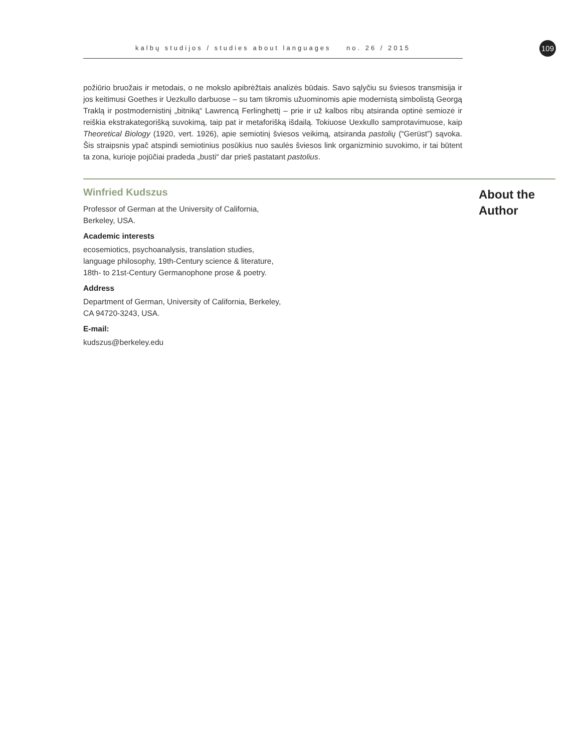kalbų studijos / studies about languages no. 26 / 2015
109
požiūrio bruožais ir metodais, o ne mokslo apibrėžtais analizės būdais. Savo sąlyčiu su šviesos transmisija ir jos keitimusi Goethes ir Uezkullo darbuose – su tam tikromis užuominomis apie modernistą simbolistą Georgą Traklą ir postmodernistinį „bitniką“ Lawrencą Ferlinghettį – prie ir už kalbos ribų atsiranda optinė semiozė ir reiškia ekstrakategorišką suvokimą, taip pat ir metaforišką išdailą. Tokiuose Uexkullo samprotavimuose, kaip Theoretical Biology (1920, vert. 1926), apie semiotinį šviesos veikimą, atsiranda pastolių (“Gerüst”) sąvoka. Šis straipsnis ypač atspindi semiotinius posūkius nuo saulės šviesos link organizminio suvokimo, ir tai būtent ta zona, kurioje pojūčiai pradeda „busti“ dar prieš pastatant pastolius.
Winfried Kudszus
Professor of German at the University of California,
Berkeley, USA.
Academic interests
ecosemiotics, psychoanalysis, translation studies,
language philosophy, 19th-Century science & literature,
18th- to 21st-Century Germanophone prose & poetry.
Address
Department of German, University of California, Berkeley,
CA 94720-3243, USA.
E-mail:
kudszus@berkeley.edu
About the
Author